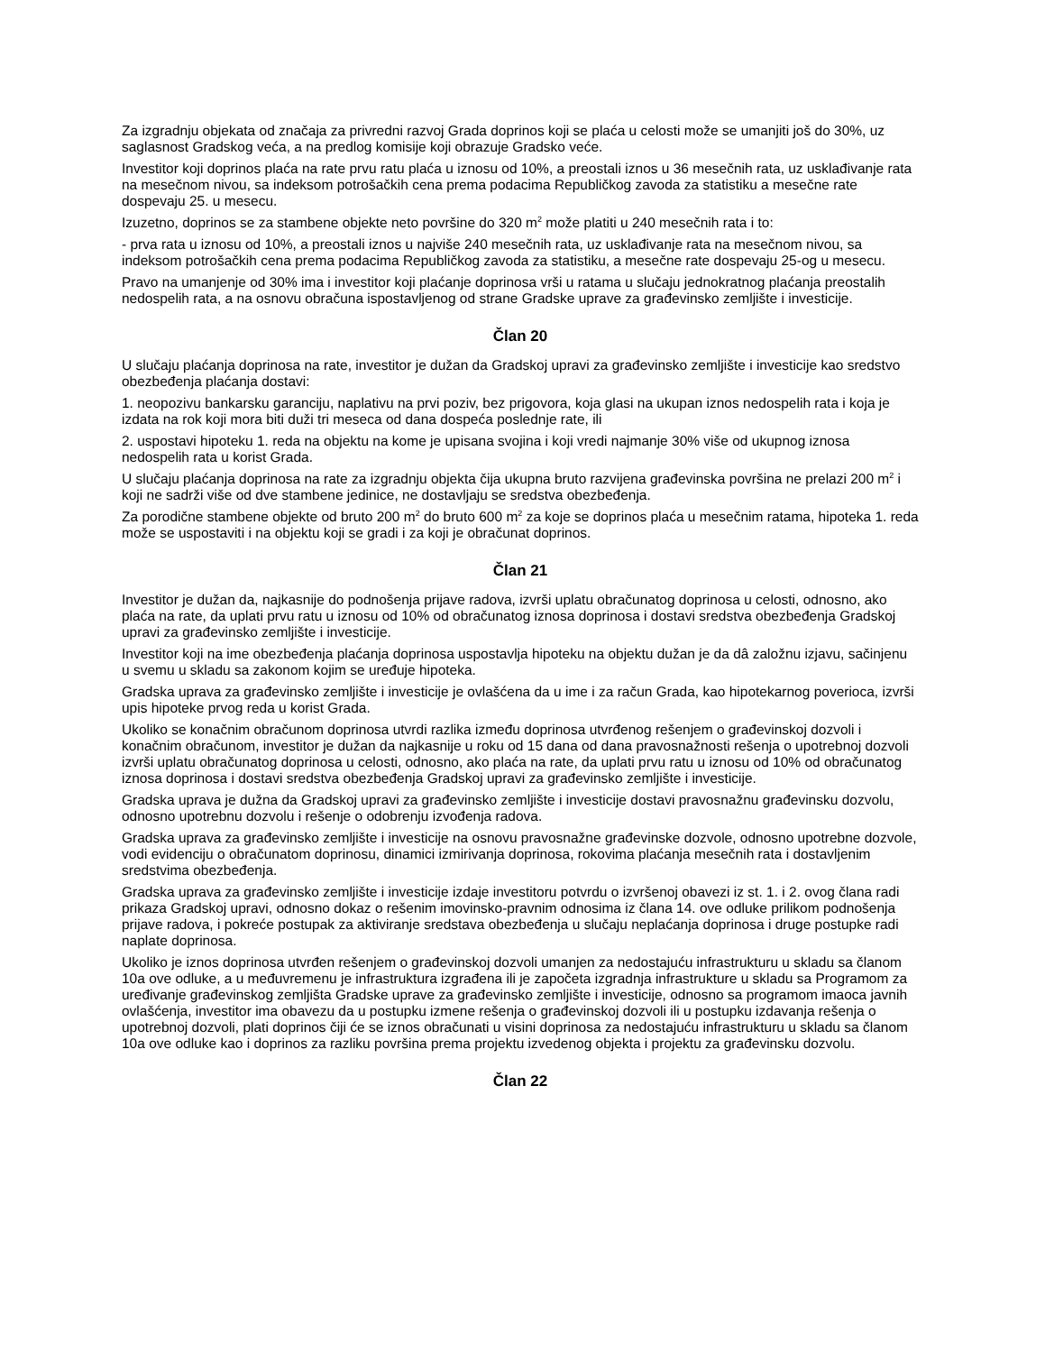Za izgradnju objekata od značaja za privredni razvoj Grada doprinos koji se plaća u celosti može se umanjiti još do 30%, uz saglasnost Gradskog veća, a na predlog komisije koji obrazuje Gradsko veće.
Investitor koji doprinos plaća na rate prvu ratu plaća u iznosu od 10%, a preostali iznos u 36 mesečnih rata, uz usklađivanje rata na mesečnom nivou, sa indeksom potrošačkih cena prema podacima Republičkog zavoda za statistiku a mesečne rate dospevaju 25. u mesecu.
Izuzetno, doprinos se za stambene objekte neto površine do 320 m<sup>2</sup> može platiti u 240 mesečnih rata i to:
- prva rata u iznosu od 10%, a preostali iznos u najviše 240 mesečnih rata, uz usklađivanje rata na mesečnom nivou, sa indeksom potrošačkih cena prema podacima Republičkog zavoda za statistiku, a mesečne rate dospevaju 25-og u mesecu.
Pravo na umanjenje od 30% ima i investitor koji plaćanje doprinosa vrši u ratama u slučaju jednokratnog plaćanja preostalih nedospelih rata, a na osnovu obračuna ispostavljenog od strane Gradske uprave za građevinsko zemljište i investicije.
Član 20
U slučaju plaćanja doprinosa na rate, investitor je dužan da Gradskoj upravi za građevinsko zemljište i investicije kao sredstvo obezbeđenja plaćanja dostavi:
1. neopozivu bankarsku garanciju, naplativu na prvi poziv, bez prigovora, koja glasi na ukupan iznos nedospelih rata i koja je izdata na rok koji mora biti duži tri meseca od dana dospeća poslednje rate, ili
2. uspostavi hipoteku 1. reda na objektu na kome je upisana svojina i koji vredi najmanje 30% više od ukupnog iznosa nedospelih rata u korist Grada.
U slučaju plaćanja doprinosa na rate za izgradnju objekta čija ukupna bruto razvijena građevinska površina ne prelazi 200 m<sup>2</sup> i koji ne sadrži više od dve stambene jedinice, ne dostavljaju se sredstva obezbeđenja.
Za porodične stambene objekte od bruto 200 m<sup>2</sup> do bruto 600 m<sup>2</sup> za koje se doprinos plaća u mesečnim ratama, hipoteka 1. reda može se uspostaviti i na objektu koji se gradi i za koji je obračunat doprinos.
Član 21
Investitor je dužan da, najkasnije do podnošenja prijave radova, izvrši uplatu obračunatog doprinosa u celosti, odnosno, ako plaća na rate, da uplati prvu ratu u iznosu od 10% od obračunatog iznosa doprinosa i dostavi sredstva obezbeđenja Gradskoj upravi za građevinsko zemljište i investicije.
Investitor koji na ime obezbeđenja plaćanja doprinosa uspostavlja hipoteku na objektu dužan je da dâ založnu izjavu, sačinjenu u svemu u skladu sa zakonom kojim se uređuje hipoteka.
Gradska uprava za građevinsko zemljište i investicije je ovlašćena da u ime i za račun Grada, kao hipotekarnog poverioca, izvrši upis hipoteke prvog reda u korist Grada.
Ukoliko se konačnim obračunom doprinosa utvrdi razlika između doprinosa utvrđenog rešenjem o građevinskoj dozvoli i konačnim obračunom, investitor je dužan da najkasnije u roku od 15 dana od dana pravosnažnosti rešenja o upotrebnoj dozvoli izvrši uplatu obračunatog doprinosa u celosti, odnosno, ako plaća na rate, da uplati prvu ratu u iznosu od 10% od obračunatog iznosa doprinosa i dostavi sredstva obezbeđenja Gradskoj upravi za građevinsko zemljište i investicije.
Gradska uprava je dužna da Gradskoj upravi za građevinsko zemljište i investicije dostavi pravosnažnu građevinsku dozvolu, odnosno upotrebnu dozvolu i rešenje o odobrenju izvođenja radova.
Gradska uprava za građevinsko zemljište i investicije na osnovu pravosnažne građevinske dozvole, odnosno upotrebne dozvole, vodi evidenciju o obračunatom doprinosu, dinamici izmirivanja doprinosa, rokovima plaćanja mesečnih rata i dostavljenim sredstvima obezbeđenja.
Gradska uprava za građevinsko zemljište i investicije izdaje investitoru potvrdu o izvršenoj obavezi iz st. 1. i 2. ovog člana radi prikaza Gradskoj upravi, odnosno dokaz o rešenim imovinsko-pravnim odnosima iz člana 14. ove odluke prilikom podnošenja prijave radova, i pokreće postupak za aktiviranje sredstava obezbeđenja u slučaju neplaćanja doprinosa i druge postupke radi naplate doprinosa.
Ukoliko je iznos doprinosa utvrđen rešenjem o građevinskoj dozvoli umanjen za nedostajuću infrastrukturu u skladu sa članom 10a ove odluke, a u međuvremenu je infrastruktura izgrađena ili je započeta izgradnja infrastrukture u skladu sa Programom za uređivanje građevinskog zemljišta Gradske uprave za građevinsko zemljište i investicije, odnosno sa programom imaoca javnih ovlašćenja, investitor ima obavezu da u postupku izmene rešenja o građevinskoj dozvoli ili u postupku izdavanja rešenja o upotrebnoj dozvoli, plati doprinos čiji će se iznos obračunati u visini doprinosa za nedostajuću infrastrukturu u skladu sa članom 10a ove odluke kao i doprinos za razliku površina prema projektu izvedenog objekta i projektu za građevinsku dozvolu.
Član 22